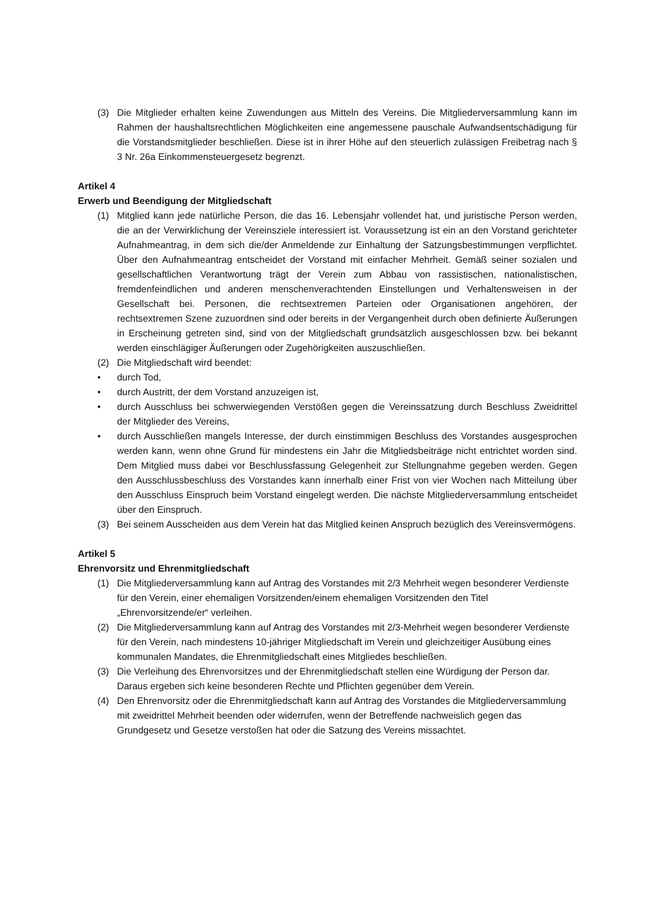(3) Die Mitglieder erhalten keine Zuwendungen aus Mitteln des Vereins. Die Mitgliederversammlung kann im Rahmen der haushaltsrechtlichen Möglichkeiten eine angemessene pauschale Aufwandsentschädigung für die Vorstandsmitglieder beschließen. Diese ist in ihrer Höhe auf den steuerlich zulässigen Freibetrag nach § 3 Nr. 26a Einkommensteuergesetz begrenzt.
Artikel 4
Erwerb und Beendigung der Mitgliedschaft
(1) Mitglied kann jede natürliche Person, die das 16. Lebensjahr vollendet hat, und juristische Person werden, die an der Verwirklichung der Vereinsziele interessiert ist. Voraussetzung ist ein an den Vorstand gerichteter Aufnahmeantrag, in dem sich die/der Anmeldende zur Einhaltung der Satzungsbestimmungen verpflichtet. Über den Aufnahmeantrag entscheidet der Vorstand mit einfacher Mehrheit. Gemäß seiner sozialen und gesellschaftlichen Verantwortung trägt der Verein zum Abbau von rassistischen, nationalistischen, fremdenfeindlichen und anderen menschenverachtenden Einstellungen und Verhaltensweisen in der Gesellschaft bei. Personen, die rechtsextremen Parteien oder Organisationen angehören, der rechtsextremen Szene zuzuordnen sind oder bereits in der Vergangenheit durch oben definierte Äußerungen in Erscheinung getreten sind, sind von der Mitgliedschaft grundsätzlich ausgeschlossen bzw. bei bekannt werden einschlägiger Äußerungen oder Zugehörigkeiten auszuschließen.
(2) Die Mitgliedschaft wird beendet:
• durch Tod,
• durch Austritt, der dem Vorstand anzuzeigen ist,
• durch Ausschluss bei schwerwiegenden Verstößen gegen die Vereinssatzung durch Beschluss Zweidrittel der Mitglieder des Vereins,
• durch Ausschließen mangels Interesse, der durch einstimmigen Beschluss des Vorstandes ausgesprochen werden kann, wenn ohne Grund für mindestens ein Jahr die Mitgliedsbeiträge nicht entrichtet worden sind. Dem Mitglied muss dabei vor Beschlussfassung Gelegenheit zur Stellungnahme gegeben werden. Gegen den Ausschlussbeschluss des Vorstandes kann innerhalb einer Frist von vier Wochen nach Mitteilung über den Ausschluss Einspruch beim Vorstand eingelegt werden. Die nächste Mitgliederversammlung entscheidet über den Einspruch.
(3) Bei seinem Ausscheiden aus dem Verein hat das Mitglied keinen Anspruch bezüglich des Vereinsvermögens.
Artikel 5
Ehrenvorsitz und Ehrenmitgliedschaft
(1) Die Mitgliederversammlung kann auf Antrag des Vorstandes mit 2/3 Mehrheit wegen besonderer Verdienste für den Verein, einer ehemaligen Vorsitzenden/einem ehemaligen Vorsitzenden den Titel „Ehrenvorsitzende/er“ verleihen.
(2) Die Mitgliederversammlung kann auf Antrag des Vorstandes mit 2/3-Mehrheit wegen besonderer Verdienste für den Verein, nach mindestens 10-jähriger Mitgliedschaft im Verein und gleichzeitiger Ausübung eines kommunalen Mandates, die Ehrenmitgliedschaft eines Mitgliedes beschließen.
(3) Die Verleihung des Ehrenvorsitzes und der Ehrenmitgliedschaft stellen eine Würdigung der Person dar. Daraus ergeben sich keine besonderen Rechte und Pflichten gegenüber dem Verein.
(4) Den Ehrenvorsitz oder die Ehrenmitgliedschaft kann auf Antrag des Vorstandes die Mitgliederversammlung mit zweidrittel Mehrheit beenden oder widerrufen, wenn der Betreffende nachweislich gegen das Grundgesetz und Gesetze verstoßen hat oder die Satzung des Vereins missachtet.